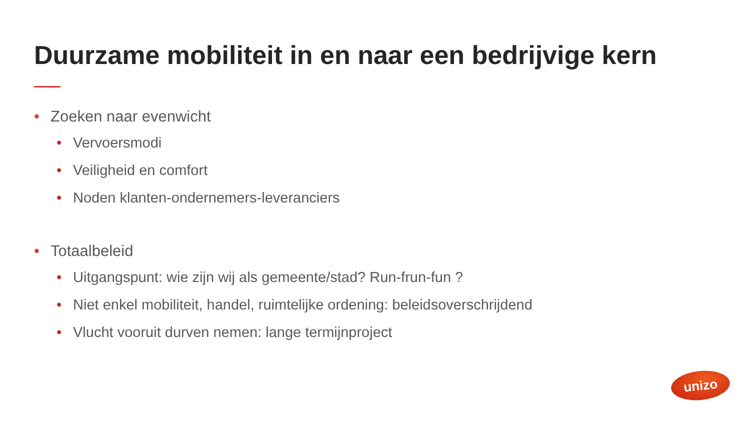Duurzame mobiliteit in en naar een bedrijvige kern
• Zoeken naar evenwicht
• Vervoersmodi
• Veiligheid en comfort
• Noden klanten-ondernemers-leveranciers
• Totaalbeleid
• Uitgangspunt: wie zijn wij als gemeente/stad? Run-frun-fun ?
• Niet enkel mobiliteit, handel, ruimtelijke ordening: beleidsoverschrijdend
• Vlucht vooruit durven nemen: lange termijnproject
unizo